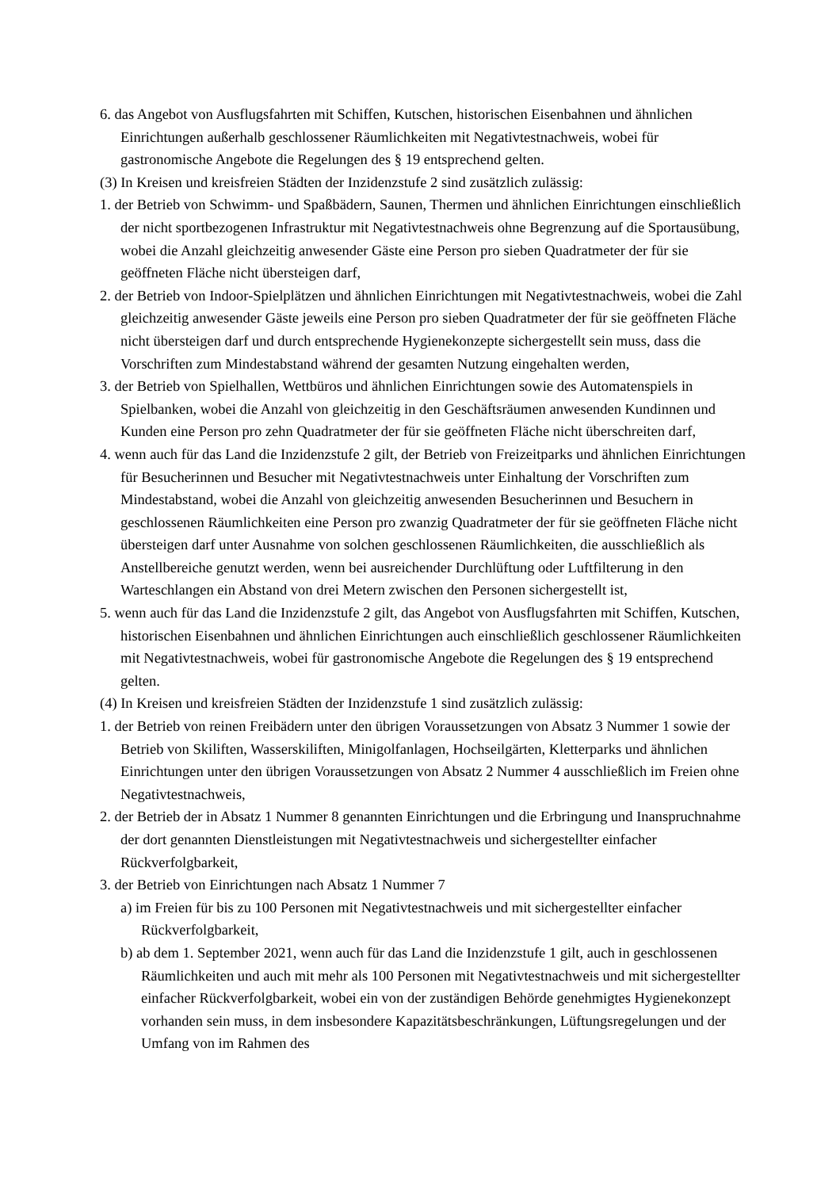6. das Angebot von Ausflugsfahrten mit Schiffen, Kutschen, historischen Eisenbahnen und ähnlichen Einrichtungen außerhalb geschlossener Räumlichkeiten mit Negativtestnachweis, wobei für gastronomische Angebote die Regelungen des § 19 entsprechend gelten.
(3) In Kreisen und kreisfreien Städten der Inzidenzstufe 2 sind zusätzlich zulässig:
1. der Betrieb von Schwimm- und Spaßbädern, Saunen, Thermen und ähnlichen Einrichtungen einschließlich der nicht sportbezogenen Infrastruktur mit Negativtestnachweis ohne Begrenzung auf die Sportausübung, wobei die Anzahl gleichzeitig anwesender Gäste eine Person pro sieben Quadratmeter der für sie geöffneten Fläche nicht übersteigen darf,
2. der Betrieb von Indoor-Spielplätzen und ähnlichen Einrichtungen mit Negativtestnachweis, wobei die Zahl gleichzeitig anwesender Gäste jeweils eine Person pro sieben Quadratmeter der für sie geöffneten Fläche nicht übersteigen darf und durch entsprechende Hygienekonzepte sichergestellt sein muss, dass die Vorschriften zum Mindestabstand während der gesamten Nutzung eingehalten werden,
3. der Betrieb von Spielhallen, Wettbüros und ähnlichen Einrichtungen sowie des Automatenspiels in Spielbanken, wobei die Anzahl von gleichzeitig in den Geschäftsräumen anwesenden Kundinnen und Kunden eine Person pro zehn Quadratmeter der für sie geöffneten Fläche nicht überschreiten darf,
4. wenn auch für das Land die Inzidenzstufe 2 gilt, der Betrieb von Freizeitparks und ähnlichen Einrichtungen für Besucherinnen und Besucher mit Negativtestnachweis unter Einhaltung der Vorschriften zum Mindestabstand, wobei die Anzahl von gleichzeitig anwesenden Besucherinnen und Besuchern in geschlossenen Räumlichkeiten eine Person pro zwanzig Quadratmeter der für sie geöffneten Fläche nicht übersteigen darf unter Ausnahme von solchen geschlossenen Räumlichkeiten, die ausschließlich als Anstellbereiche genutzt werden, wenn bei ausreichender Durchlüftung oder Luftfilterung in den Warteschlangen ein Abstand von drei Metern zwischen den Personen sichergestellt ist,
5. wenn auch für das Land die Inzidenzstufe 2 gilt, das Angebot von Ausflugsfahrten mit Schiffen, Kutschen, historischen Eisenbahnen und ähnlichen Einrichtungen auch einschließlich geschlossener Räumlichkeiten mit Negativtestnachweis, wobei für gastronomische Angebote die Regelungen des § 19 entsprechend gelten.
(4) In Kreisen und kreisfreien Städten der Inzidenzstufe 1 sind zusätzlich zulässig:
1. der Betrieb von reinen Freibädern unter den übrigen Voraussetzungen von Absatz 3 Nummer 1 sowie der Betrieb von Skiliften, Wasserskiliften, Minigolfanlagen, Hochseilgärten, Kletterparks und ähnlichen Einrichtungen unter den übrigen Voraussetzungen von Absatz 2 Nummer 4 ausschließlich im Freien ohne Negativtestnachweis,
2. der Betrieb der in Absatz 1 Nummer 8 genannten Einrichtungen und die Erbringung und Inanspruchnahme der dort genannten Dienstleistungen mit Negativtestnachweis und sichergestellter einfacher Rückverfolgbarkeit,
3. der Betrieb von Einrichtungen nach Absatz 1 Nummer 7
a) im Freien für bis zu 100 Personen mit Negativtestnachweis und mit sichergestellter einfacher Rückverfolgbarkeit,
b) ab dem 1. September 2021, wenn auch für das Land die Inzidenzstufe 1 gilt, auch in geschlossenen Räumlichkeiten und auch mit mehr als 100 Personen mit Negativtestnachweis und mit sichergestellter einfacher Rückverfolgbarkeit, wobei ein von der zuständigen Behörde genehmigtes Hygienekonzept vorhanden sein muss, in dem insbesondere Kapazitätsbeschränkungen, Lüftungsregelungen und der Umfang von im Rahmen des